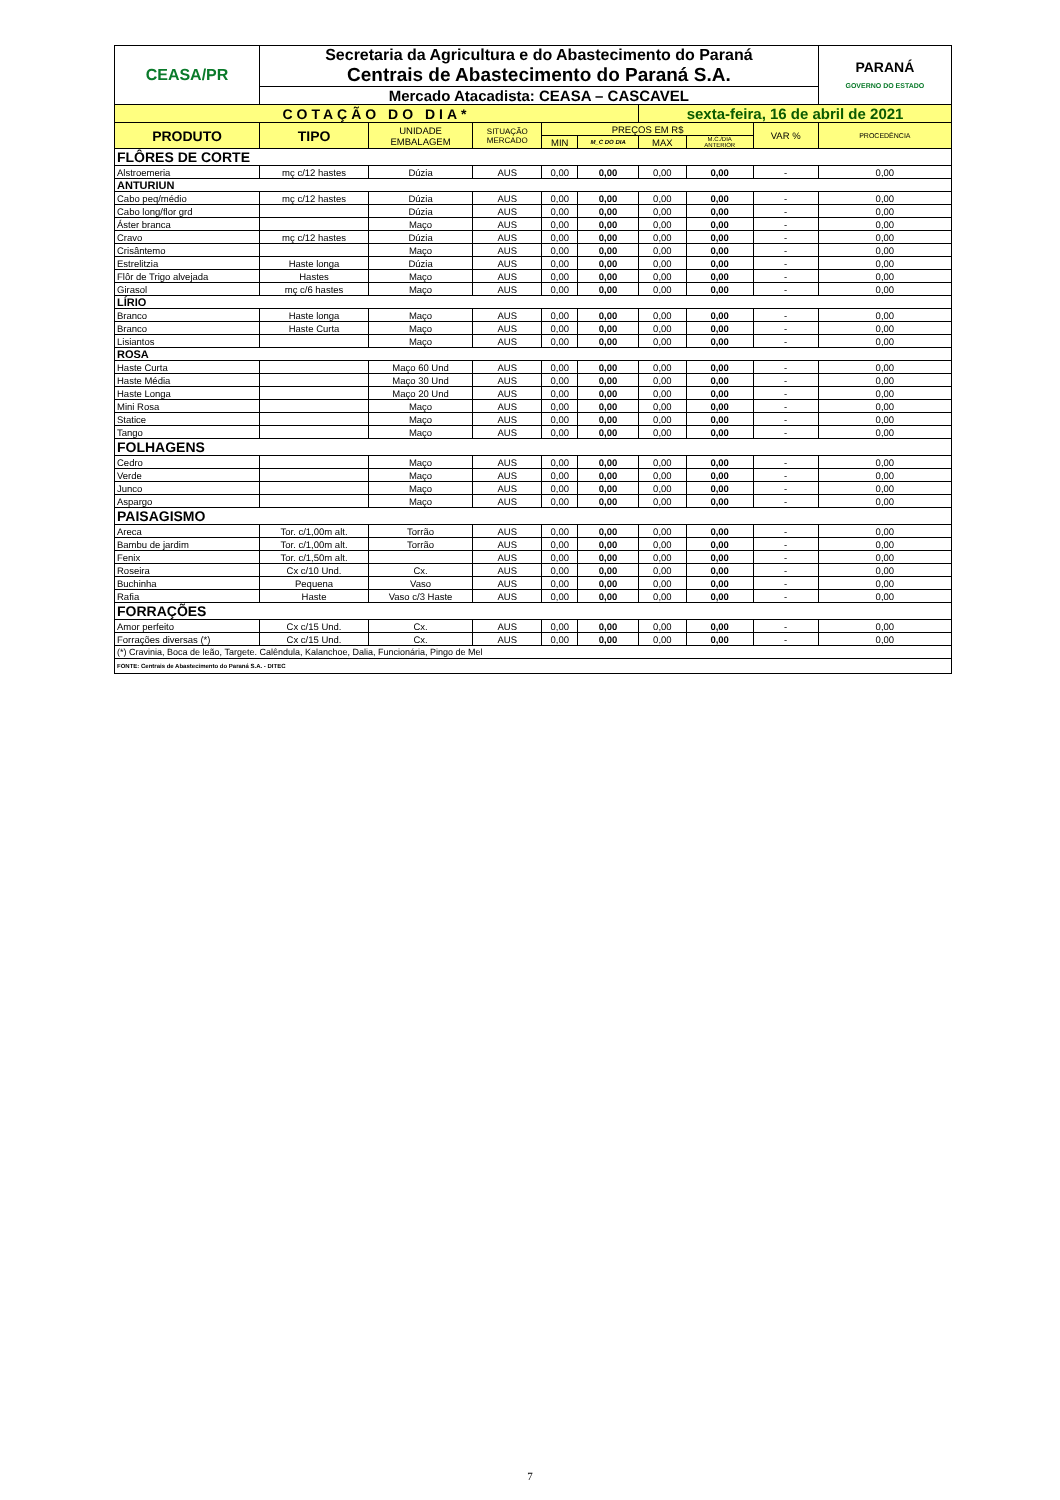| CEASA/PR | Secretaria da Agricultura e do Abastecimento do Paraná | | | | | | | | PARANÁ GOVERNO DO ESTADO |
| | Centrais de Abastecimento do Paraná S.A. | | | | | | | | |
| | Mercado Atacadista: CEASA – CASCAVEL | | | | | | | | |
| COTAÇÃO DO DIA* | | | | | | sexta-feira, 16 de abril de 2021 | | | |
| PRODUTO | TIPO | UNIDADE EMBALAGEM | SITUAÇÃO MERCADO | PREÇOS EM R$ | | | | VAR % | PROCEDÊNCIA |
| | | | | MIN | M_C DO DIA | MAX | M.C./DIA ANTERIOR | | |
| FLÔRES DE CORTE | | | | | | | | | |
| Alstroemeria | mç c/12 hastes | Dúzia | AUS | 0,00 | 0,00 | 0,00 | 0,00 | - | 0,00 |
| ANTURIUN | | | | | | | | | |
| Cabo peq/médio | mç c/12 hastes | Dúzia | AUS | 0,00 | 0,00 | 0,00 | 0,00 | - | 0,00 |
| Cabo long/flor grd | | Dúzia | AUS | 0,00 | 0,00 | 0,00 | 0,00 | - | 0,00 |
| Áster branca | | Maço | AUS | 0,00 | 0,00 | 0,00 | 0,00 | - | 0,00 |
| Cravo | mç c/12 hastes | Dúzia | AUS | 0,00 | 0,00 | 0,00 | 0,00 | - | 0,00 |
| Crisântemo | | Maço | AUS | 0,00 | 0,00 | 0,00 | 0,00 | - | 0,00 |
| Estrelitzia | Haste longa | Dúzia | AUS | 0,00 | 0,00 | 0,00 | 0,00 | - | 0,00 |
| Flôr de Trigo alvejada | Hastes | Maço | AUS | 0,00 | 0,00 | 0,00 | 0,00 | - | 0,00 |
| Girasol | mç c/6 hastes | Maço | AUS | 0,00 | 0,00 | 0,00 | 0,00 | - | 0,00 |
| LÍRIO | | | | | | | | | |
| Branco | Haste longa | Maço | AUS | 0,00 | 0,00 | 0,00 | 0,00 | - | 0,00 |
| Branco | Haste Curta | Maço | AUS | 0,00 | 0,00 | 0,00 | 0,00 | - | 0,00 |
| Lisiantos | | Maço | AUS | 0,00 | 0,00 | 0,00 | 0,00 | - | 0,00 |
| ROSA | | | | | | | | | |
| Haste Curta | | Maço 60 Und | AUS | 0,00 | 0,00 | 0,00 | 0,00 | - | 0,00 |
| Haste Média | | Maço 30 Und | AUS | 0,00 | 0,00 | 0,00 | 0,00 | - | 0,00 |
| Haste Longa | | Maço 20 Und | AUS | 0,00 | 0,00 | 0,00 | 0,00 | - | 0,00 |
| Mini Rosa | | Maço | AUS | 0,00 | 0,00 | 0,00 | 0,00 | - | 0,00 |
| Statice | | Maço | AUS | 0,00 | 0,00 | 0,00 | 0,00 | - | 0,00 |
| Tango | | Maço | AUS | 0,00 | 0,00 | 0,00 | 0,00 | - | 0,00 |
| FOLHAGENS | | | | | | | | | |
| Cedro | | Maço | AUS | 0,00 | 0,00 | 0,00 | 0,00 | - | 0,00 |
| Verde | | Maço | AUS | 0,00 | 0,00 | 0,00 | 0,00 | - | 0,00 |
| Junco | | Maço | AUS | 0,00 | 0,00 | 0,00 | 0,00 | - | 0,00 |
| Aspargo | | Maço | AUS | 0,00 | 0,00 | 0,00 | 0,00 | - | 0,00 |
| PAISAGISMO | | | | | | | | | |
| Areca | Tor. c/1,00m alt. | Torrão | AUS | 0,00 | 0,00 | 0,00 | 0,00 | - | 0,00 |
| Bambu de jardim | Tor. c/1,00m alt. | Torrão | AUS | 0,00 | 0,00 | 0,00 | 0,00 | - | 0,00 |
| Fenix | Tor. c/1,50m alt. | | AUS | 0,00 | 0,00 | 0,00 | 0,00 | - | 0,00 |
| Roseira | Cx c/10 Und. | Cx. | AUS | 0,00 | 0,00 | 0,00 | 0,00 | - | 0,00 |
| Buchinha | Pequena | Vaso | AUS | 0,00 | 0,00 | 0,00 | 0,00 | - | 0,00 |
| Rafia | Haste | Vaso c/3 Haste | AUS | 0,00 | 0,00 | 0,00 | 0,00 | - | 0,00 |
| FORRAÇÕES | | | | | | | | | |
| Amor perfeito | Cx c/15 Und. | Cx. | AUS | 0,00 | 0,00 | 0,00 | 0,00 | - | 0,00 |
| Forrações diversas (*) | Cx c/15 Und. | Cx. | AUS | 0,00 | 0,00 | 0,00 | 0,00 | - | 0,00 |
| (*) Cravinia, Boca de leão, Targete. Calêndula, Kalanchoe, Dalia, Funcionária, Pingo de Mel | | | | | | | | | |
| FONTE: Centrais de Abastecimento do Paraná S.A. - DITEC | | | | | | | | | |
7